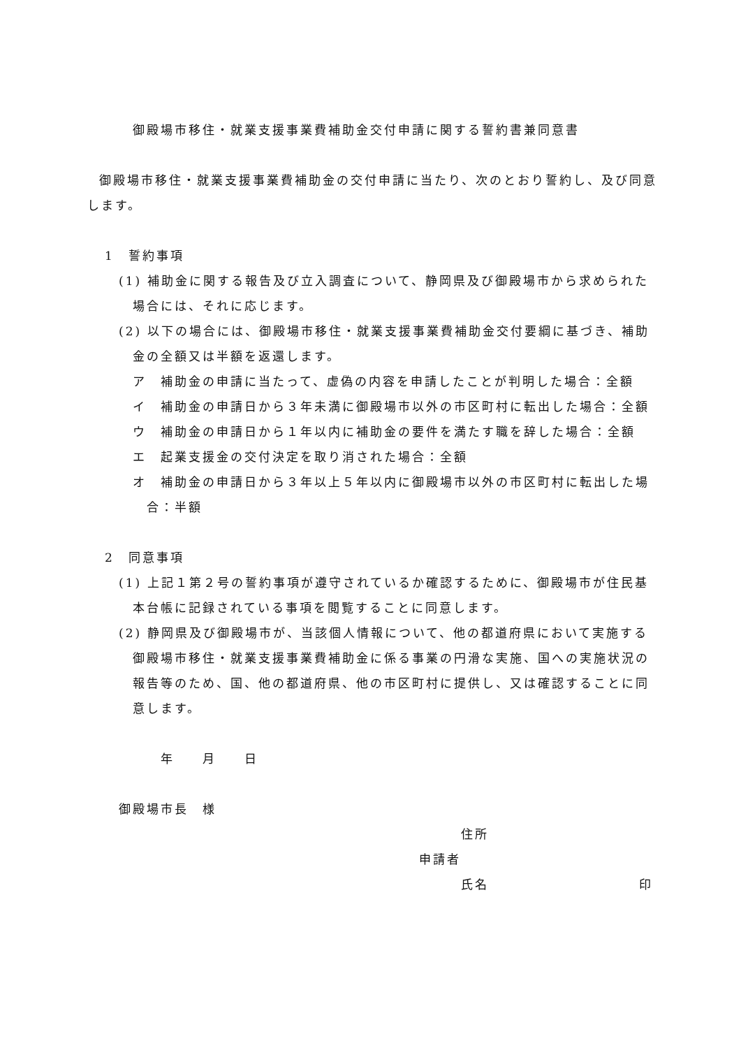御殿場市移住・就業支援事業費補助金交付申請に関する誓約書兼同意書
御殿場市移住・就業支援事業費補助金の交付申請に当たり、次のとおり誓約し、及び同意します。
1　誓約事項
(1) 補助金に関する報告及び立入調査について、静岡県及び御殿場市から求められた場合には、それに応じます。
(2) 以下の場合には、御殿場市移住・就業支援事業費補助金交付要綱に基づき、補助金の全額又は半額を返還します。
ア　補助金の申請に当たって、虚偽の内容を申請したことが判明した場合：全額
イ　補助金の申請日から３年未満に御殿場市以外の市区町村に転出した場合：全額
ウ　補助金の申請日から１年以内に補助金の要件を満たす職を辞した場合：全額
エ　起業支援金の交付決定を取り消された場合：全額
オ　補助金の申請日から３年以上５年以内に御殿場市以外の市区町村に転出した場合：半額
2　同意事項
(1) 上記１第２号の誓約事項が遵守されているか確認するために、御殿場市が住民基本台帳に記録されている事項を閲覧することに同意します。
(2) 静岡県及び御殿場市が、当該個人情報について、他の都道府県において実施する御殿場市移住・就業支援事業費補助金に係る事業の円滑な実施、国への実施状況の報告等のため、国、他の都道府県、他の市区町村に提供し、又は確認することに同意します。
年　　月　　日
御殿場市長　様
住所
申請者
氏名 印